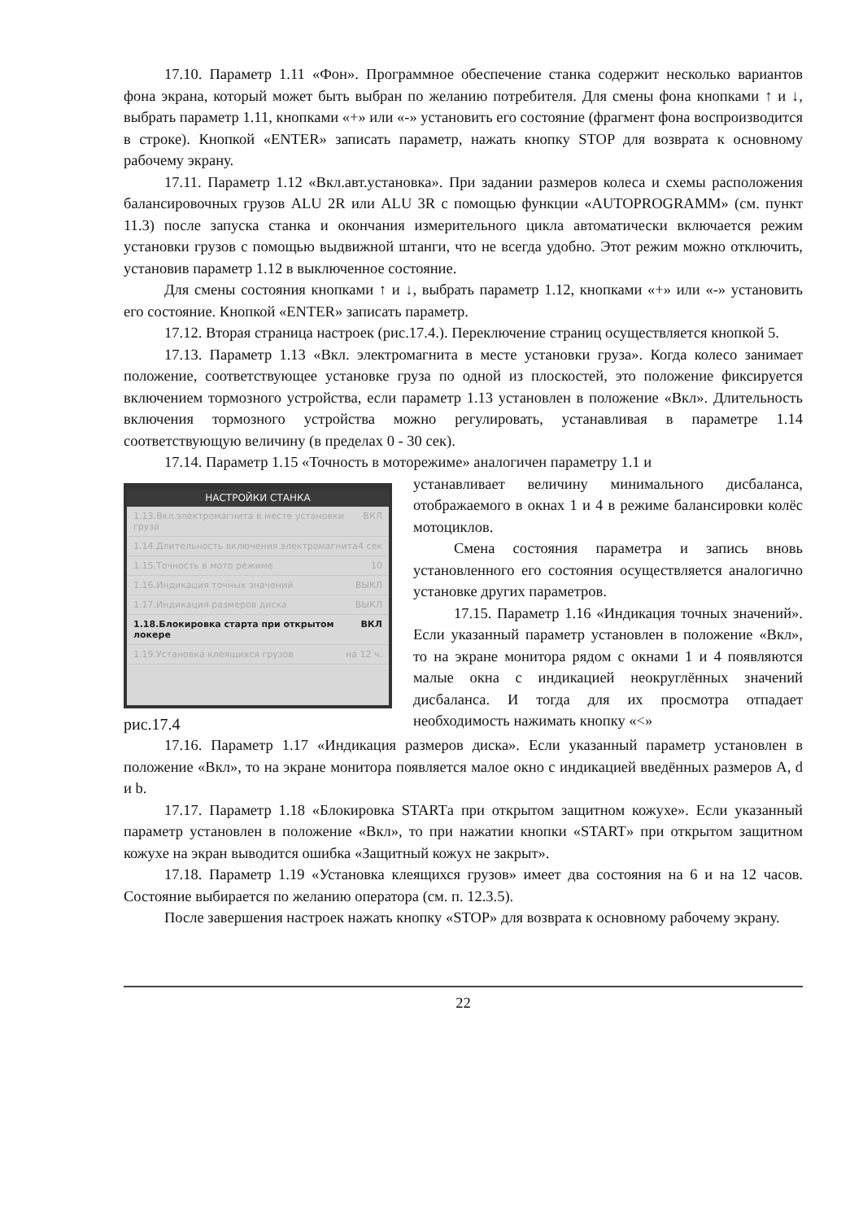17.10. Параметр 1.11 «Фон». Программное обеспечение станка содержит несколько вариантов фона экрана, который может быть выбран по желанию потребителя. Для смены фона кнопками ↑ и ↓, выбрать параметр 1.11, кнопками «+» или «-» установить его состояние (фрагмент фона воспроизводится в строке). Кнопкой «ENTER» записать параметр, нажать кнопку STOP для возврата к основному рабочему экрану.
17.11. Параметр 1.12 «Вкл.авт.установка». При задании размеров колеса и схемы расположения балансировочных грузов ALU 2R или ALU 3R с помощью функции «AUTOPROGRAMM» (см. пункт 11.3) после запуска станка и окончания измерительного цикла автоматически включается режим установки грузов с помощью выдвижной штанги, что не всегда удобно. Этот режим можно отключить, установив параметр 1.12 в выключенное состояние.
Для смены состояния кнопками ↑ и ↓, выбрать параметр 1.12, кнопками «+» или «-» установить его состояние. Кнопкой «ENTER» записать параметр.
17.12. Вторая страница настроек (рис.17.4.). Переключение страниц осуществляется кнопкой 5.
17.13. Параметр 1.13 «Вкл. электромагнита в месте установки груза». Когда колесо занимает положение, соответствующее установке груза по одной из плоскостей, это положение фиксируется включением тормозного устройства, если параметр 1.13 установлен в положение «Вкл». Длительность включения тормозного устройства можно регулировать, устанавливая в параметре 1.14 соответствующую величину (в пределах 0 - 30 сек).
17.14. Параметр 1.15 «Точность в моторежиме» аналогичен параметру 1.1 и
НАСТРОЙКИ СТАНКА
1.13.Вкл.электромагнита в месте установки груза ВКЛ
1.14.Длительность включения электромагнита 4 сек
1.15.Точность в мото режиме 10
1.16.Индикация точных значений ВЫКЛ
1.17.Индикация размеров диска ВЫКЛ
1.18.Блокировка старта при открытом локере ВКЛ
1.19.Установка клеящихся грузов на 12 ч.
рис.17.4
устанавливает величину минимального дисбаланса, отображаемого в окнах 1 и 4 в режиме балансировки колёс мотоциклов.
Смена состояния параметра и запись вновь установленного его состояния осуществляется аналогично установке других параметров.
17.15. Параметр 1.16 «Индикация точных значений». Если указанный параметр установлен в положение «Вкл», то на экране монитора рядом с окнами 1 и 4 появляются малые окна с индикацией неокруглённых значений дисбаланса. И тогда для их просмотра отпадает необходимость нажимать кнопку «<»
17.16. Параметр 1.17 «Индикация размеров диска». Если указанный параметр установлен в положение «Вкл», то на экране монитора появляется малое окно с индикацией введённых размеров A, d и b.
17.17. Параметр 1.18 «Блокировка STARTа при открытом защитном кожухе». Если указанный параметр установлен в положение «Вкл», то при нажатии кнопки «START» при открытом защитном кожухе на экран выводится ошибка «Защитный кожух не закрыт».
17.18. Параметр 1.19 «Установка клеящихся грузов» имеет два состояния на 6 и на 12 часов. Состояние выбирается по желанию оператора (см. п. 12.3.5).
После завершения настроек нажать кнопку «STOP» для возврата к основному рабочему экрану.
22